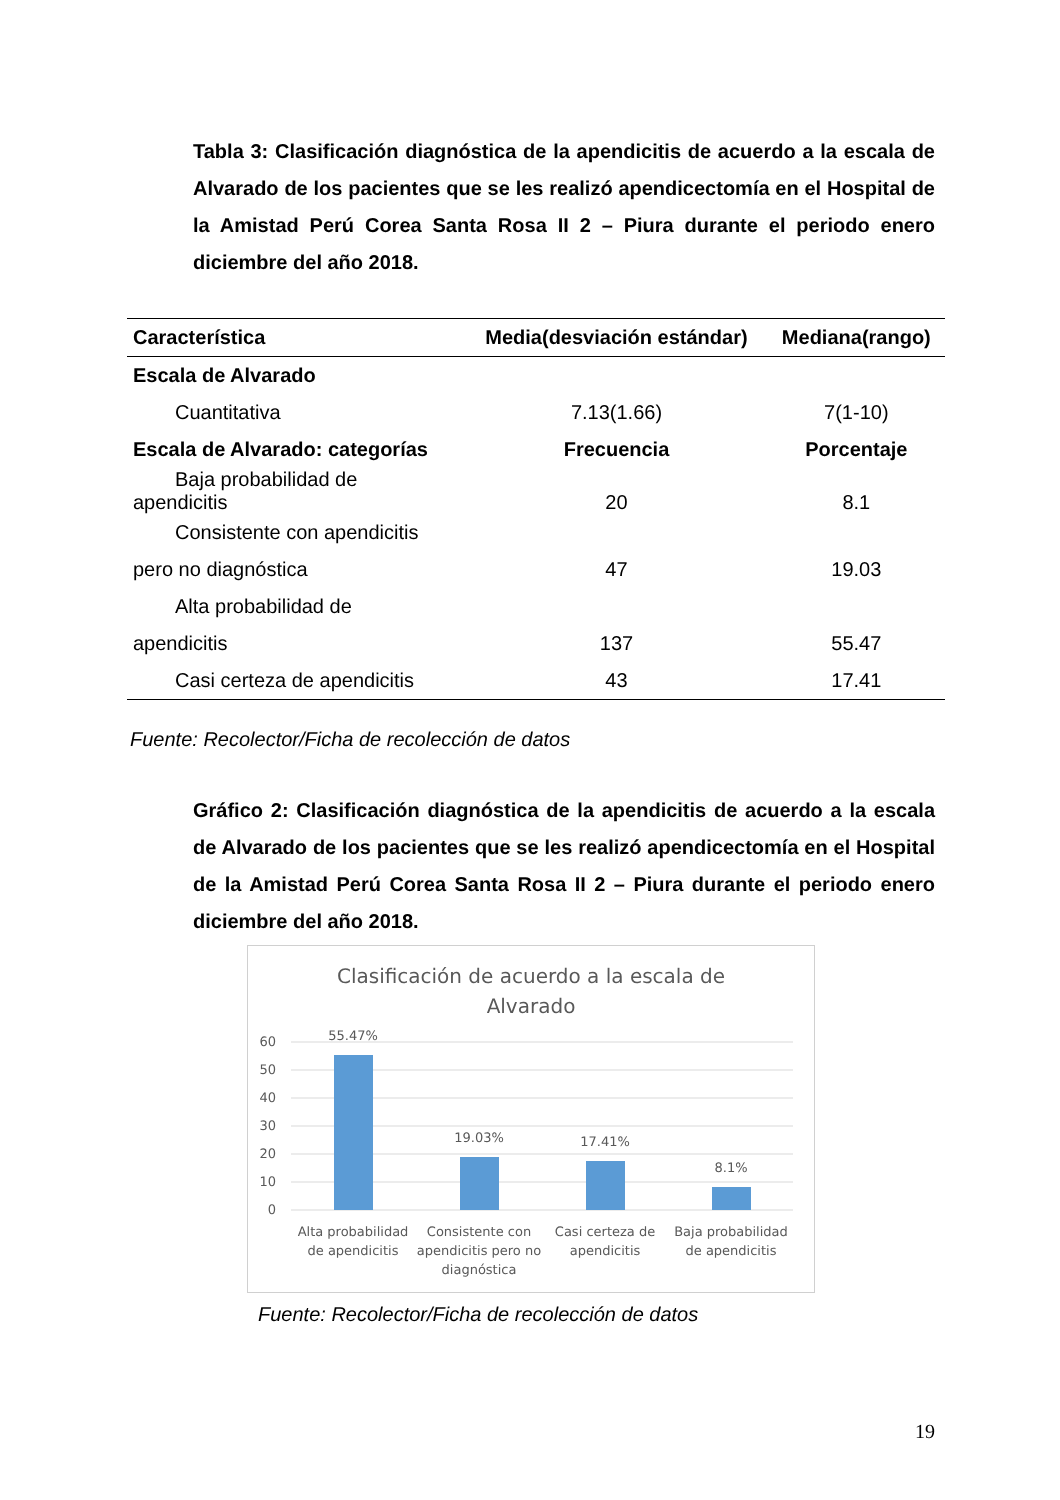Tabla 3: Clasificación diagnóstica de la apendicitis de acuerdo a la escala de Alvarado de los pacientes que se les realizó apendicectomía en el Hospital de la Amistad Perú Corea Santa Rosa II 2 – Piura durante el periodo enero diciembre del año 2018.
| Característica | Media(desviación estándar) | Mediana(rango) |
| --- | --- | --- |
| Escala de Alvarado | | |
| Cuantitativa | 7.13(1.66) | 7(1-10) |
| Escala de Alvarado: categorías | Frecuencia | Porcentaje |
| Baja probabilidad de apendicitis | 20 | 8.1 |
| Consistente con apendicitis pero no diagnóstica | 47 | 19.03 |
| Alta probabilidad de apendicitis | 137 | 55.47 |
| Casi certeza de apendicitis | 43 | 17.41 |
Fuente: Recolector/Ficha de recolección de datos
Gráfico 2: Clasificación diagnóstica de la apendicitis de acuerdo a la escala de Alvarado de los pacientes que se les realizó apendicectomía en el Hospital de la Amistad Perú Corea Santa Rosa II 2 – Piura durante el periodo enero diciembre del año 2018.
Clasificación de acuerdo a la escala de
Alvarado
60
50
40
30
20
10
0
55.47%
19.03%
17.41%
8.1%
Alta probabilidad
de apendicitis
Consistente con
apendicitis pero no
diagnóstica
Casi certeza de
apendicitis
Baja probabilidad
de apendicitis
Fuente: Recolector/Ficha de recolección de datos
19